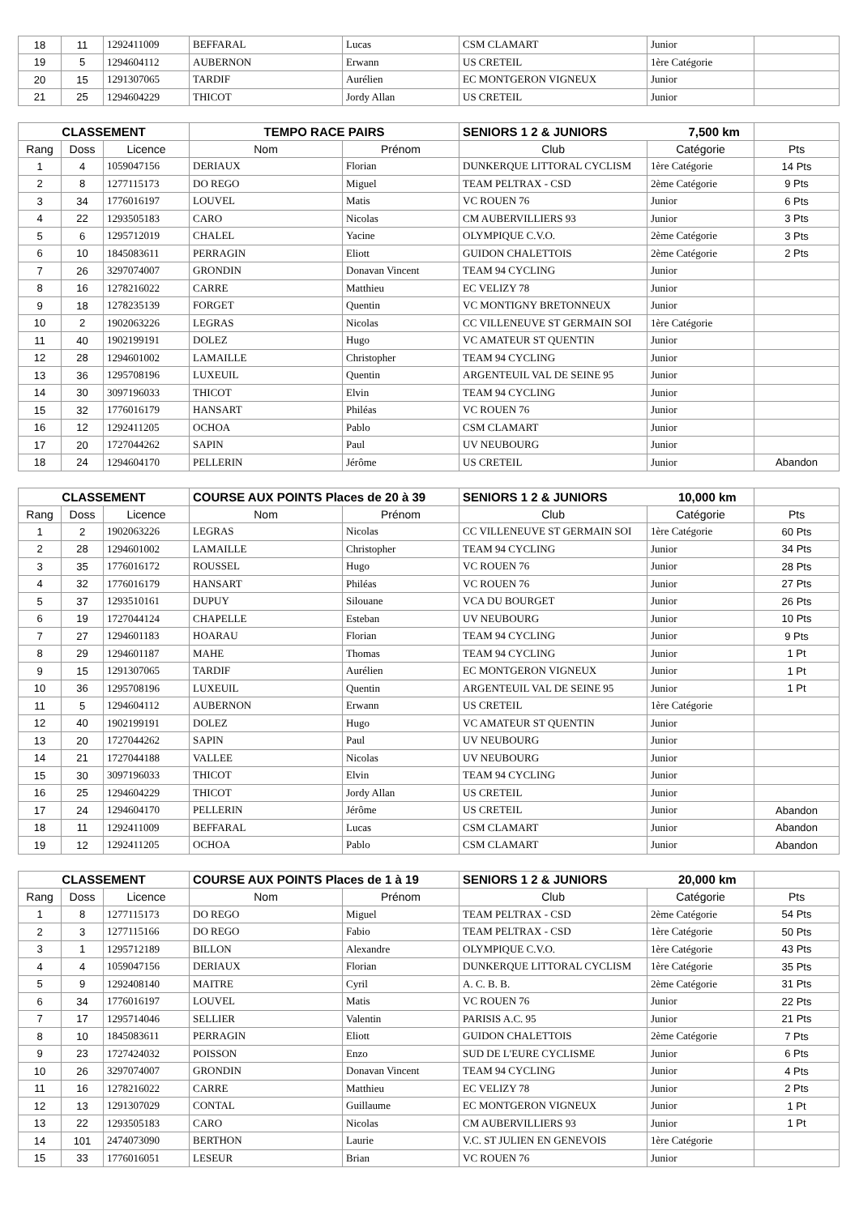| 18 | 11 | 1292411009 | BEFFARAL | Lucas | CSM CLAMART | Junior | |
| 19 | 5 | 1294604112 | AUBERNON | Erwann | US CRETEIL | 1ère Catégorie | |
| 20 | 15 | 1291307065 | TARDIF | Aurélien | EC MONTGERON VIGNEUX | Junior | |
| 21 | 25 | 1294604229 | THICOT | Jordy Allan | US CRETEIL | Junior | |
| CLASSEMENT | | | TEMPO RACE PAIRS | | SENIORS 1 2 & JUNIORS 7,500 km | | |
| --- | --- | --- | --- | --- | --- | --- | --- |
| Rang | Doss | Licence | Nom | Prénom | Club | Catégorie | Pts |
| 1 | 4 | 1059047156 | DERIAUX | Florian | DUNKERQUE LITTORAL CYCLISM | 1ère Catégorie | 14 Pts |
| 2 | 8 | 1277115173 | DO REGO | Miguel | TEAM PELTRAX - CSD | 2ème Catégorie | 9 Pts |
| 3 | 34 | 1776016197 | LOUVEL | Matis | VC ROUEN 76 | Junior | 6 Pts |
| 4 | 22 | 1293505183 | CARO | Nicolas | CM AUBERVILLIERS 93 | Junior | 3 Pts |
| 5 | 6 | 1295712019 | CHALEL | Yacine | OLYMPIQUE C.V.O. | 2ème Catégorie | 3 Pts |
| 6 | 10 | 1845083611 | PERRAGIN | Eliott | GUIDON CHALETTOIS | 2ème Catégorie | 2 Pts |
| 7 | 26 | 3297074007 | GRONDIN | Donavan Vincent | TEAM 94 CYCLING | Junior | |
| 8 | 16 | 1278216022 | CARRE | Matthieu | EC VELIZY 78 | Junior | |
| 9 | 18 | 1278235139 | FORGET | Quentin | VC MONTIGNY BRETONNEUX | Junior | |
| 10 | 2 | 1902063226 | LEGRAS | Nicolas | CC VILLENEUVE ST GERMAIN SOI | 1ère Catégorie | |
| 11 | 40 | 1902199191 | DOLEZ | Hugo | VC AMATEUR ST QUENTIN | Junior | |
| 12 | 28 | 1294601002 | LAMAILLE | Christopher | TEAM 94 CYCLING | Junior | |
| 13 | 36 | 1295708196 | LUXEUIL | Quentin | ARGENTEUIL VAL DE SEINE 95 | Junior | |
| 14 | 30 | 3097196033 | THICOT | Elvin | TEAM 94 CYCLING | Junior | |
| 15 | 32 | 1776016179 | HANSART | Philéas | VC ROUEN 76 | Junior | |
| 16 | 12 | 1292411205 | OCHOA | Pablo | CSM CLAMART | Junior | |
| 17 | 20 | 1727044262 | SAPIN | Paul | UV NEUBOURG | Junior | |
| 18 | 24 | 1294604170 | PELLERIN | Jérôme | US CRETEIL | Junior | Abandon |
| CLASSEMENT | | | COURSE AUX POINTS Places de 20 à 39 | | SENIORS 1 2 & JUNIORS 10,000 km | | |
| --- | --- | --- | --- | --- | --- | --- | --- |
| Rang | Doss | Licence | Nom | Prénom | Club | Catégorie | Pts |
| 1 | 2 | 1902063226 | LEGRAS | Nicolas | CC VILLENEUVE ST GERMAIN SOI | 1ère Catégorie | 60 Pts |
| 2 | 28 | 1294601002 | LAMAILLE | Christopher | TEAM 94 CYCLING | Junior | 34 Pts |
| 3 | 35 | 1776016172 | ROUSSEL | Hugo | VC ROUEN 76 | Junior | 28 Pts |
| 4 | 32 | 1776016179 | HANSART | Philéas | VC ROUEN 76 | Junior | 27 Pts |
| 5 | 37 | 1293510161 | DUPUY | Silouane | VCA DU BOURGET | Junior | 26 Pts |
| 6 | 19 | 1727044124 | CHAPELLE | Esteban | UV NEUBOURG | Junior | 10 Pts |
| 7 | 27 | 1294601183 | HOARAU | Florian | TEAM 94 CYCLING | Junior | 9 Pts |
| 8 | 29 | 1294601187 | MAHE | Thomas | TEAM 94 CYCLING | Junior | 1 Pt |
| 9 | 15 | 1291307065 | TARDIF | Aurélien | EC MONTGERON VIGNEUX | Junior | 1 Pt |
| 10 | 36 | 1295708196 | LUXEUIL | Quentin | ARGENTEUIL VAL DE SEINE 95 | Junior | 1 Pt |
| 11 | 5 | 1294604112 | AUBERNON | Erwann | US CRETEIL | 1ère Catégorie | |
| 12 | 40 | 1902199191 | DOLEZ | Hugo | VC AMATEUR ST QUENTIN | Junior | |
| 13 | 20 | 1727044262 | SAPIN | Paul | UV NEUBOURG | Junior | |
| 14 | 21 | 1727044188 | VALLEE | Nicolas | UV NEUBOURG | Junior | |
| 15 | 30 | 3097196033 | THICOT | Elvin | TEAM 94 CYCLING | Junior | |
| 16 | 25 | 1294604229 | THICOT | Jordy Allan | US CRETEIL | Junior | |
| 17 | 24 | 1294604170 | PELLERIN | Jérôme | US CRETEIL | Junior | Abandon |
| 18 | 11 | 1292411009 | BEFFARAL | Lucas | CSM CLAMART | Junior | Abandon |
| 19 | 12 | 1292411205 | OCHOA | Pablo | CSM CLAMART | Junior | Abandon |
| CLASSEMENT | | | COURSE AUX POINTS Places de 1 à 19 | | SENIORS 1 2 & JUNIORS 20,000 km | | |
| --- | --- | --- | --- | --- | --- | --- | --- |
| Rang | Doss | Licence | Nom | Prénom | Club | Catégorie | Pts |
| 1 | 8 | 1277115173 | DO REGO | Miguel | TEAM PELTRAX - CSD | 2ème Catégorie | 54 Pts |
| 2 | 3 | 1277115166 | DO REGO | Fabio | TEAM PELTRAX - CSD | 1ère Catégorie | 50 Pts |
| 3 | 1 | 1295712189 | BILLON | Alexandre | OLYMPIQUE C.V.O. | 1ère Catégorie | 43 Pts |
| 4 | 4 | 1059047156 | DERIAUX | Florian | DUNKERQUE LITTORAL CYCLISM | 1ère Catégorie | 35 Pts |
| 5 | 9 | 1292408140 | MAITRE | Cyril | A. C. B. B. | 2ème Catégorie | 31 Pts |
| 6 | 34 | 1776016197 | LOUVEL | Matis | VC ROUEN 76 | Junior | 22 Pts |
| 7 | 17 | 1295714046 | SELLIER | Valentin | PARISIS A.C. 95 | Junior | 21 Pts |
| 8 | 10 | 1845083611 | PERRAGIN | Eliott | GUIDON CHALETTOIS | 2ème Catégorie | 7 Pts |
| 9 | 23 | 1727424032 | POISSON | Enzo | SUD DE L'EURE CYCLISME | Junior | 6 Pts |
| 10 | 26 | 3297074007 | GRONDIN | Donavan Vincent | TEAM 94 CYCLING | Junior | 4 Pts |
| 11 | 16 | 1278216022 | CARRE | Matthieu | EC VELIZY 78 | Junior | 2 Pts |
| 12 | 13 | 1291307029 | CONTAL | Guillaume | EC MONTGERON VIGNEUX | Junior | 1 Pt |
| 13 | 22 | 1293505183 | CARO | Nicolas | CM AUBERVILLIERS 93 | Junior | 1 Pt |
| 14 | 101 | 2474073090 | BERTHON | Laurie | V.C. ST JULIEN EN GENEVOIS | 1ère Catégorie | |
| 15 | 33 | 1776016051 | LESEUR | Brian | VC ROUEN 76 | Junior | |